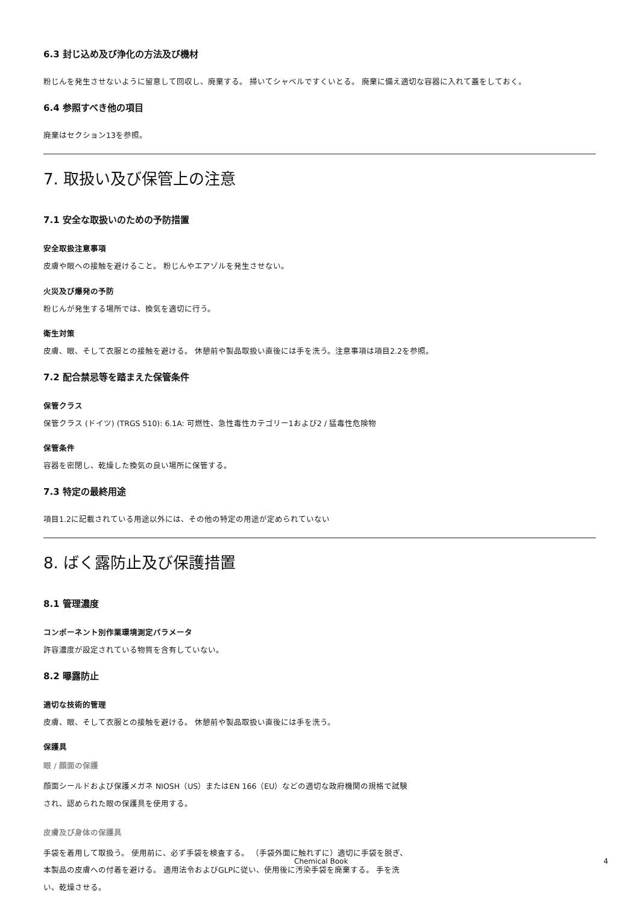6.3 封じ込め及び浄化の方法及び機材
粉じんを発生させないように留意して回収し、廃棄する。 掃いてシャベルですくいとる。 廃棄に備え適切な容器に入れて蓋をしておく。
6.4 参照すべき他の項目
廃棄はセクション13を参照。
7. 取扱い及び保管上の注意
7.1 安全な取扱いのための予防措置
安全取扱注意事項
皮膚や眼への接触を避けること。 粉じんやエアゾルを発生させない。
火災及び爆発の予防
粉じんが発生する場所では、換気を適切に行う。
衛生対策
皮膚、眼、そして衣服との接触を避ける。 休憩前や製品取扱い直後には手を洗う。注意事項は項目2.2を参照。
7.2 配合禁忌等を踏まえた保管条件
保管クラス
保管クラス (ドイツ) (TRGS 510): 6.1A: 可燃性、急性毒性カテゴリー1および2 / 猛毒性危険物
保管条件
容器を密閉し、乾燥した換気の良い場所に保管する。
7.3 特定の最終用途
項目1.2に記載されている用途以外には、その他の特定の用途が定められていない
8. ばく露防止及び保護措置
8.1 管理濃度
コンポーネント別作業環境測定パラメータ
許容濃度が設定されている物質を含有していない。
8.2 曝露防止
適切な技術的管理
皮膚、眼、そして衣服との接触を避ける。 休憩前や製品取扱い直後には手を洗う。
保護具
眼 / 顔面の保護
顔面シールドおよび保護メガネ NIOSH（US）またはEN 166（EU）などの適切な政府機関の規格で試験され、認められた眼の保護具を使用する。
皮膚及び身体の保護具
手袋を着用して取扱う。 使用前に、必ず手袋を検査する。 （手袋外面に触れずに）適切に手袋を脱ぎ、本製品の皮膚への付着を避ける。 適用法令およびGLPに従い、使用後に汚染手袋を廃棄する。 手を洗い、乾燥させる。
Chemical Book 4